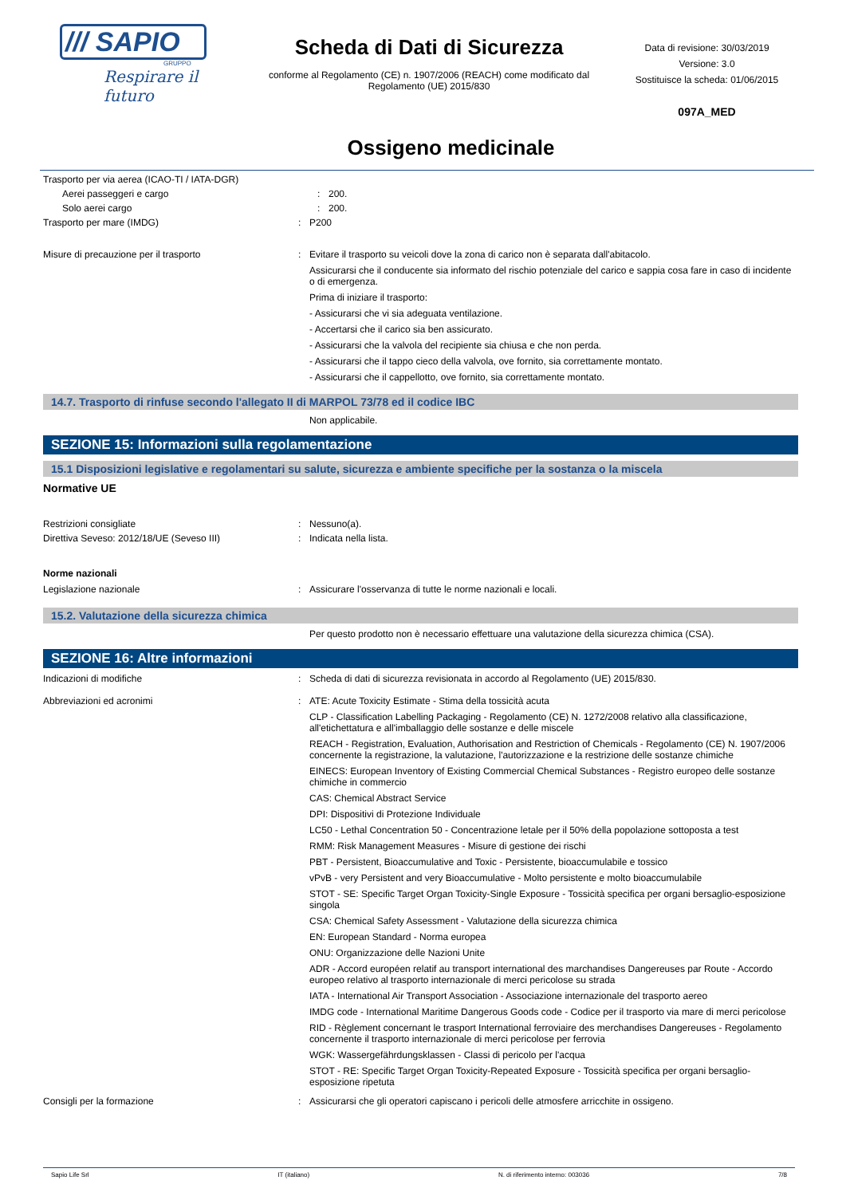/// SAPIO
GRUPPO
Respirare il futuro
Scheda di Dati di Sicurezza
conforme al Regolamento (CE) n. 1907/2006 (REACH) come modificato dal Regolamento (UE) 2015/830
Data di revisione: 30/03/2019
Versione: 3.0
Sostituisce la scheda: 01/06/2015
097A_MED
Ossigeno medicinale
Trasporto per via aerea (ICAO-TI / IATA-DGR)
Aerei passeggeri e cargo : 200.
Solo aerei cargo : 200.
Trasporto per mare (IMDG) : P200
Misure di precauzione per il trasporto : Evitare il trasporto su veicoli dove la zona di carico non è separata dall'abitacolo.
Assicurarsi che il conducente sia informato del rischio potenziale del carico e sappia cosa fare in caso di incidente o di emergenza.
Prima di iniziare il trasporto:
- Assicurarsi che vi sia adeguata ventilazione.
- Accertarsi che il carico sia ben assicurato.
- Assicurarsi che la valvola del recipiente sia chiusa e che non perda.
- Assicurarsi che il tappo cieco della valvola, ove fornito, sia correttamente montato.
- Assicurarsi che il cappellotto, ove fornito, sia correttamente montato.
14.7. Trasporto di rinfuse secondo l'allegato II di MARPOL 73/78 ed il codice IBC
Non applicabile.
SEZIONE 15: Informazioni sulla regolamentazione
15.1 Disposizioni legislative e regolamentari su salute, sicurezza e ambiente specifiche per la sostanza o la miscela
Normative UE
Restrizioni consigliate : Nessuno(a).
Direttiva Seveso: 2012/18/UE (Seveso III) : Indicata nella lista.
Norme nazionali
Legislazione nazionale : Assicurare l'osservanza di tutte le norme nazionali e locali.
15.2. Valutazione della sicurezza chimica
Per questo prodotto non è necessario effettuare una valutazione della sicurezza chimica (CSA).
SEZIONE 16: Altre informazioni
Indicazioni di modifiche : Scheda di dati di sicurezza revisionata in accordo al Regolamento (UE) 2015/830.
Abbreviazioni ed acronimi : ATE: Acute Toxicity Estimate - Stima della tossicità acuta
CLP - Classification Labelling Packaging - Regolamento (CE) N. 1272/2008 relativo alla classificazione, all'etichettatura e all'imballaggio delle sostanze e delle miscele
REACH - Registration, Evaluation, Authorisation and Restriction of Chemicals - Regolamento (CE) N. 1907/2006 concernente la registrazione, la valutazione, l'autorizzazione e la restrizione delle sostanze chimiche
EINECS: European Inventory of Existing Commercial Chemical Substances - Registro europeo delle sostanze chimiche in commercio
CAS: Chemical Abstract Service
DPI: Dispositivi di Protezione Individuale
LC50 - Lethal Concentration 50 - Concentrazione letale per il 50% della popolazione sottoposta a test
RMM: Risk Management Measures - Misure di gestione dei rischi
PBT - Persistent, Bioaccumulative and Toxic - Persistente, bioaccumulabile e tossico
vPvB - very Persistent and very Bioaccumulative - Molto persistente e molto bioaccumulabile
STOT - SE: Specific Target Organ Toxicity-Single Exposure - Tossicità specifica per organi bersaglio-esposizione singola
CSA: Chemical Safety Assessment - Valutazione della sicurezza chimica
EN: European Standard - Norma europea
ONU: Organizzazione delle Nazioni Unite
ADR - Accord européen relatif au transport international des marchandises Dangereuses par Route - Accordo europeo relativo al trasporto internazionale di merci pericolose su strada
IATA - International Air Transport Association - Associazione internazionale del trasporto aereo
IMDG code - International Maritime Dangerous Goods code - Codice per il trasporto via mare di merci pericolose
RID - Règlement concernant le trasport International ferroviaire des merchandises Dangereuses - Regolamento concernente il trasporto internazionale di merci pericolose per ferrovia
WGK: Wassergefährdungsklassen - Classi di pericolo per l'acqua
STOT - RE: Specific Target Organ Toxicity-Repeated Exposure - Tossicità specifica per organi bersaglio-esposizione ripetuta
Consigli per la formazione : Assicurarsi che gli operatori capiscano i pericoli delle atmosfere arricchite in ossigeno.
Sapio Life Srl IT (italiano) N. di riferimento interno: 003036 7/8